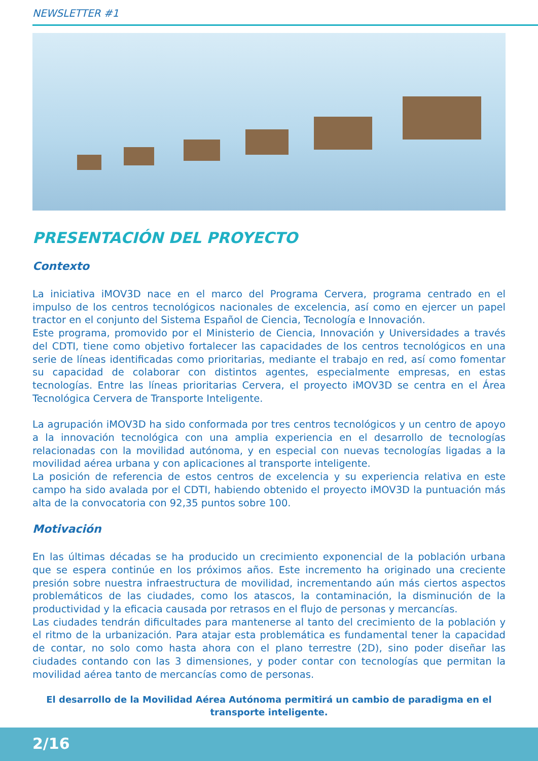NEWSLETTER #1
PRESENTACIÓN DEL PROYECTO
Contexto
La iniciativa iMOV3D nace en el marco del Programa Cervera, programa centrado en el impulso de los centros tecnológicos nacionales de excelencia, así como en ejercer un papel tractor en el conjunto del Sistema Español de Ciencia, Tecnología e Innovación.
Este programa, promovido por el Ministerio de Ciencia, Innovación y Universidades a través del CDTI, tiene como objetivo fortalecer las capacidades de los centros tecnológicos en una serie de líneas identificadas como prioritarias, mediante el trabajo en red, así como fomentar su capacidad de colaborar con distintos agentes, especialmente empresas, en estas tecnologías. Entre las líneas prioritarias Cervera, el proyecto iMOV3D se centra en el Área Tecnológica Cervera de Transporte Inteligente.
La agrupación iMOV3D ha sido conformada por tres centros tecnológicos y un centro de apoyo a la innovación tecnológica con una amplia experiencia en el desarrollo de tecnologías relacionadas con la movilidad autónoma, y en especial con nuevas tecnologías ligadas a la movilidad aérea urbana y con aplicaciones al transporte inteligente.
La posición de referencia de estos centros de excelencia y su experiencia relativa en este campo ha sido avalada por el CDTI, habiendo obtenido el proyecto iMOV3D la puntuación más alta de la convocatoria con 92,35 puntos sobre 100.
Motivación
En las últimas décadas se ha producido un crecimiento exponencial de la población urbana que se espera continúe en los próximos años. Este incremento ha originado una creciente presión sobre nuestra infraestructura de movilidad, incrementando aún más ciertos aspectos problemáticos de las ciudades, como los atascos, la contaminación, la disminución de la productividad y la eficacia causada por retrasos en el flujo de personas y mercancías.
Las ciudades tendrán dificultades para mantenerse al tanto del crecimiento de la población y el ritmo de la urbanización. Para atajar esta problemática es fundamental tener la capacidad de contar, no solo como hasta ahora con el plano terrestre (2D), sino poder diseñar las ciudades contando con las 3 dimensiones, y poder contar con tecnologías que permitan la movilidad aérea tanto de mercancías como de personas.
El desarrollo de la Movilidad Aérea Autónoma permitirá un cambio de paradigma en el transporte inteligente.
2/16